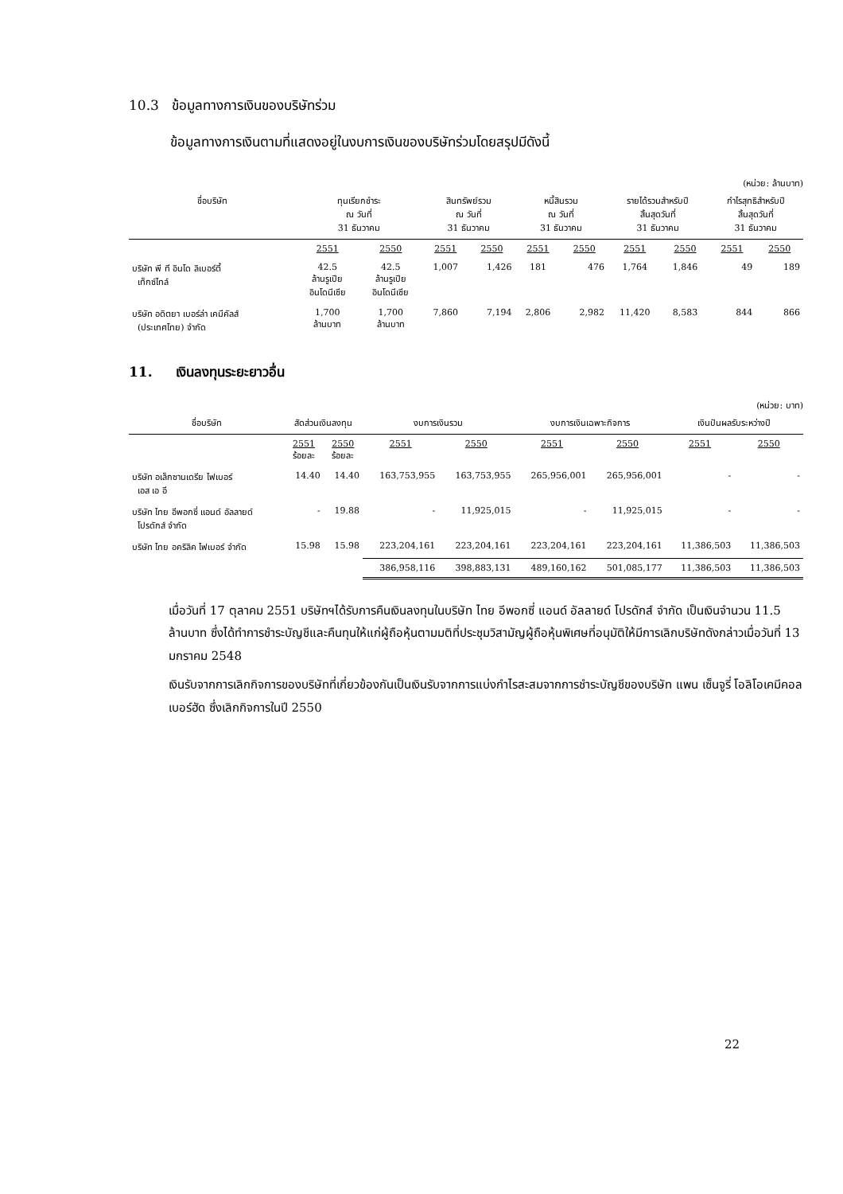10.3 ข้อมูลทางการเงินของบริษัทร่วม
ข้อมูลทางการเงินตามที่แสดงอยู่ในงบการเงินของบริษัทร่วมโดยสรุปมีดังนี้
(หน่วย: ล้านบาท)
| ชื่อบริษัท | ทุนเรียกชำระ ณ วันที่ 31 ธันวาคม | | สินทรัพย์รวม ณ วันที่ 31 ธันวาคม | | หนี้สินรวม ณ วันที่ 31 ธันวาคม | | รายได้รวมสำหรับปี สิ้นสุดวันที่ 31 ธันวาคม | | กำไรสุทธิสำหรับปี สิ้นสุดวันที่ 31 ธันวาคม | |
| --- | --- | --- | --- | --- | --- | --- | --- | --- | --- | --- |
| | 2551 | 2550 | 2551 | 2550 | 2551 | 2550 | 2551 | 2550 | 2551 | 2550 |
| บริษัท พี ที อินโด ลิเบอร์ตี้ เท็กซ์ไทล์ | 42.5 ล้านรูเปีย อินโดนีเซีย | 42.5 ล้านรูเปีย อินโดนีเซีย | 1,007 | 1,426 | 181 | 476 | 1,764 | 1,846 | 49 | 189 |
| บริษัท อดิตยา เบอร์ล่า เคมีคัลส์ (ประเทศไทย) จำกัด | 1,700 ล้านบาท | 1,700 ล้านบาท | 7,860 | 7,194 | 2,806 | 2,982 | 11,420 | 8,583 | 844 | 866 |
11. เงินลงทุนระยะยาวอื่น
(หน่วย: บาท)
| ชื่อบริษัท | สัดส่วนเงินลงทุน | | งบการเงินรวม | | งบการเงินเฉพาะกิจการ | | เงินปันผลรับระหว่างปี | |
| --- | --- | --- | --- | --- | --- | --- | --- | --- |
| | 2551 ร้อยละ | 2550 ร้อยละ | 2551 | 2550 | 2551 | 2550 | 2551 | 2550 |
| บริษัท อเล็กซานเดรีย ไฟเบอร์ เอส เอ อี | 14.40 | 14.40 | 163,753,955 | 163,753,955 | 265,956,001 | 265,956,001 | - | - |
| บริษัท ไทย อีพอกซี่ แอนด์ อัลลายด์ โปรดักส์ จำกัด | - | 19.88 | - | 11,925,015 | - | 11,925,015 | - | - |
| บริษัท ไทย อคริลิค ไฟเบอร์ จำกัด | 15.98 | 15.98 | 223,204,161 | 223,204,161 | 223,204,161 | 223,204,161 | 11,386,503 | 11,386,503 |
| | | | 386,958,116 | 398,883,131 | 489,160,162 | 501,085,177 | 11,386,503 | 11,386,503 |
เมื่อวันที่ 17 ตุลาคม 2551 บริษัทฯได้รับการคืนเงินลงทุนในบริษัท ไทย อีพอกซี่ แอนด์ อัลลายด์ โปรดักส์ จำกัด เป็นเงินจำนวน 11.5 ล้านบาท ซึ่งได้ทำการชำระบัญชีและคืนทุนให้แก่ผู้ถือหุ้นตามมติที่ประชุมวิสามัญผู้ถือหุ้นพิเศษที่อนุมัติให้มีการเลิกบริษัทดังกล่าวเมื่อวันที่ 13 มกราคม 2548
เงินรับจากการเลิกกิจการของบริษัทที่เกี่ยวข้องกันเป็นเงินรับจากการแบ่งกำไรสะสมจากการชำระบัญชีของบริษัท แพน เซ็นจูรี่ โอลิโอเคมีคอล เบอร์ฮัด ซึ่งเลิกกิจการในปี 2550
22